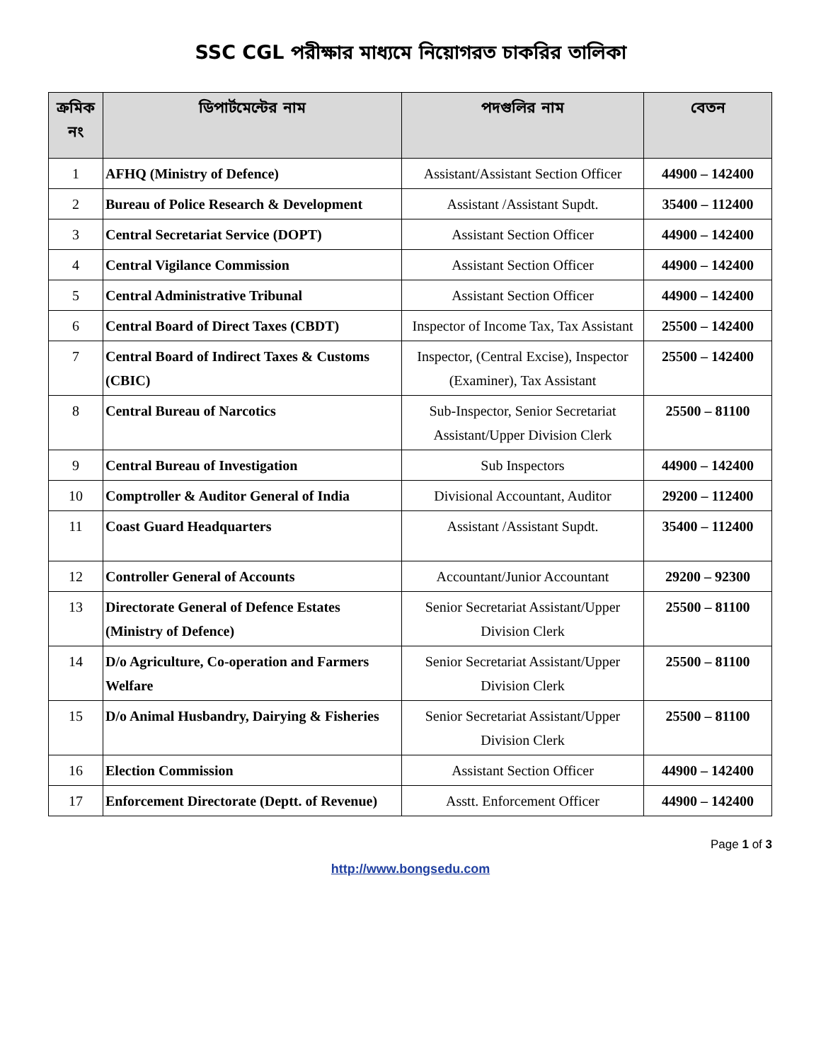SSC CGL পরীক্ষার মাধ্যমে নিয়োগরত চাকরির তালিকা
| ক্রমিক নং | ডিপার্টমেন্টের নাম | পদগুলির নাম | বেতন |
| --- | --- | --- | --- |
| 1 | AFHQ (Ministry of Defence) | Assistant/Assistant Section Officer | 44900 – 142400 |
| 2 | Bureau of Police Research & Development | Assistant /Assistant Supdt. | 35400 – 112400 |
| 3 | Central Secretariat Service (DOPT) | Assistant Section Officer | 44900 – 142400 |
| 4 | Central Vigilance Commission | Assistant Section Officer | 44900 – 142400 |
| 5 | Central Administrative Tribunal | Assistant Section Officer | 44900 – 142400 |
| 6 | Central Board of Direct Taxes (CBDT) | Inspector of Income Tax, Tax Assistant | 25500 – 142400 |
| 7 | Central Board of Indirect Taxes & Customs (CBIC) | Inspector, (Central Excise), Inspector (Examiner), Tax Assistant | 25500 – 142400 |
| 8 | Central Bureau of Narcotics | Sub-Inspector, Senior Secretariat Assistant/Upper Division Clerk | 25500 – 81100 |
| 9 | Central Bureau of Investigation | Sub Inspectors | 44900 – 142400 |
| 10 | Comptroller & Auditor General of India | Divisional Accountant, Auditor | 29200 – 112400 |
| 11 | Coast Guard Headquarters | Assistant /Assistant Supdt. | 35400 – 112400 |
| 12 | Controller General of Accounts | Accountant/Junior Accountant | 29200 – 92300 |
| 13 | Directorate General of Defence Estates (Ministry of Defence) | Senior Secretariat Assistant/Upper Division Clerk | 25500 – 81100 |
| 14 | D/o Agriculture, Co-operation and Farmers Welfare | Senior Secretariat Assistant/Upper Division Clerk | 25500 – 81100 |
| 15 | D/o Animal Husbandry, Dairying & Fisheries | Senior Secretariat Assistant/Upper Division Clerk | 25500 – 81100 |
| 16 | Election Commission | Assistant Section Officer | 44900 – 142400 |
| 17 | Enforcement Directorate (Deptt. of Revenue) | Asstt. Enforcement Officer | 44900 – 142400 |
Page 1 of 3
http://www.bongsedu.com